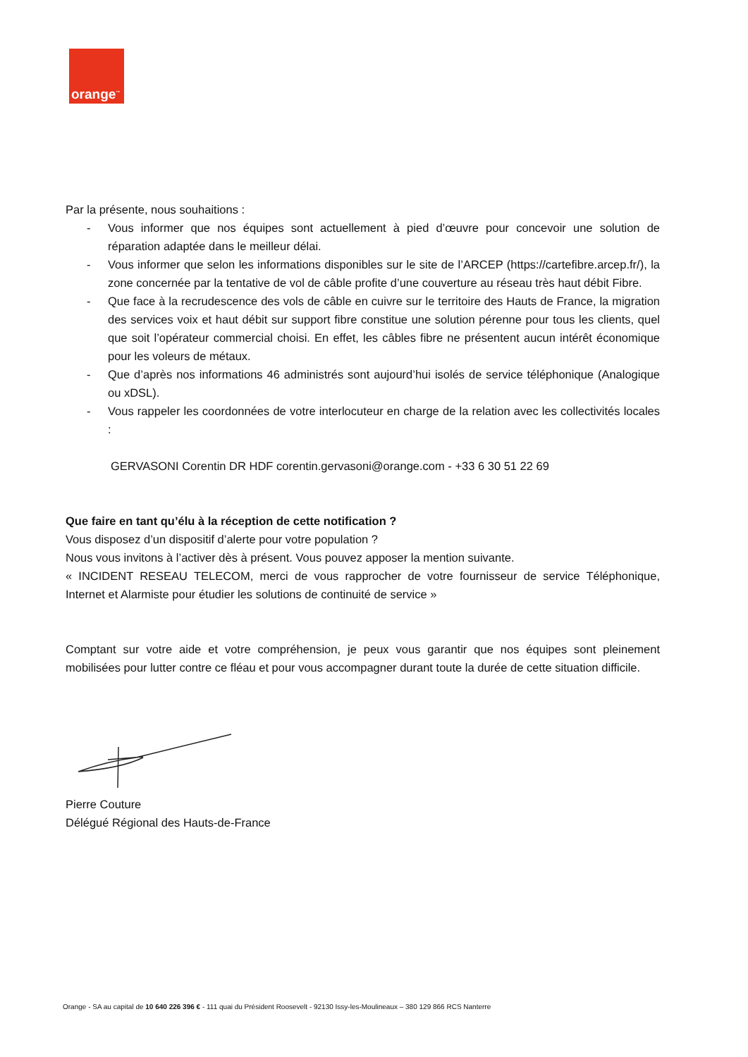orange<sup>™</sup>
Par la présente, nous souhaitions :
- Vous informer que nos équipes sont actuellement à pied d’œuvre pour concevoir une solution de réparation adaptée dans le meilleur délai.
- Vous informer que selon les informations disponibles sur le site de l’ARCEP (https://cartefibre.arcep.fr/), la zone concernée par la tentative de vol de câble profite d’une couverture au réseau très haut débit Fibre.
- Que face à la recrudescence des vols de câble en cuivre sur le territoire des Hauts de France, la migration des services voix et haut débit sur support fibre constitue une solution pérenne pour tous les clients, quel que soit l’opérateur commercial choisi. En effet, les câbles fibre ne présentent aucun intérêt économique pour les voleurs de métaux.
- Que d’après nos informations 46 administrés sont aujourd’hui isolés de service téléphonique (Analogique ou xDSL).
- Vous rappeler les coordonnées de votre interlocuteur en charge de la relation avec les collectivités locales :
GERVASONI Corentin DR HDF corentin.gervasoni@orange.com - +33 6 30 51 22 69
Que faire en tant qu’élu à la réception de cette notification ?
Vous disposez d’un dispositif d’alerte pour votre population ?
Nous vous invitons à l’activer dès à présent. Vous pouvez apposer la mention suivante.
« INCIDENT RESEAU TELECOM, merci de vous rapprocher de votre fournisseur de service Téléphonique, Internet et Alarmiste pour étudier les solutions de continuité de service »
Comptant sur votre aide et votre compréhension, je peux vous garantir que nos équipes sont pleinement mobilisées pour lutter contre ce fléau et pour vous accompagner durant toute la durée de cette situation difficile.
Pierre Couture
Délégué Régional des Hauts-de-France
Orange - SA au capital de 10 640 226 396 € - 111 quai du Président Roosevelt - 92130 Issy-les-Moulineaux – 380 129 866 RCS Nanterre